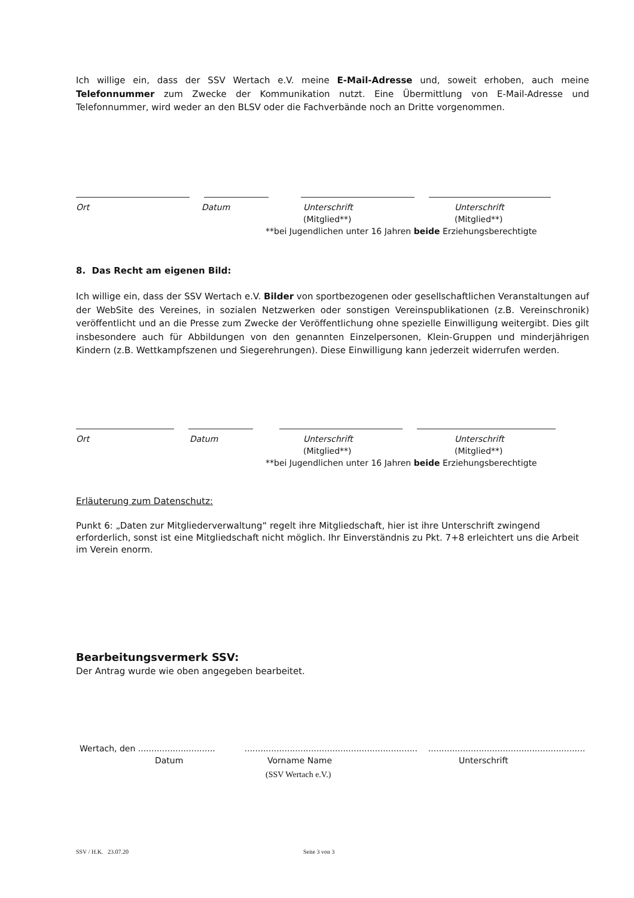Ich willige ein, dass der SSV Wertach e.V. meine E-Mail-Adresse und, soweit erhoben, auch meine Telefonnummer zum Zwecke der Kommunikation nutzt. Eine Übermittlung von E-Mail-Adresse und Telefonnummer, wird weder an den BLSV oder die Fachverbände noch an Dritte vorgenommen.
Ort Datum Unterschrift
(Mitglied**) Unterschrift
(Mitglied**)
**bei Jugendlichen unter 16 Jahren beide Erziehungsberechtigte
8. Das Recht am eigenen Bild:
Ich willige ein, dass der SSV Wertach e.V. Bilder von sportbezogenen oder gesellschaftlichen Veranstaltungen auf der WebSite des Vereines, in sozialen Netzwerken oder sonstigen Vereinspublikationen (z.B. Vereinschronik) veröffentlicht und an die Presse zum Zwecke der Veröffentlichung ohne spezielle Einwilligung weitergibt. Dies gilt insbesondere auch für Abbildungen von den genannten Einzelpersonen, Klein-Gruppen und minderjährigen Kindern (z.B. Wettkampfszenen und Siegerehrungen). Diese Einwilligung kann jederzeit widerrufen werden.
Ort Datum Unterschrift
(Mitglied**) Unterschrift
(Mitglied**)
**bei Jugendlichen unter 16 Jahren beide Erziehungsberechtigte
Erläuterung zum Datenschutz:
Punkt 6: „Daten zur Mitgliederverwaltung“ regelt ihre Mitgliedschaft, hier ist ihre Unterschrift zwingend erforderlich, sonst ist eine Mitgliedschaft nicht möglich. Ihr Einverständnis zu Pkt. 7+8 erleichtert uns die Arbeit im Verein enorm.
Bearbeitungsvermerk SSV:
Der Antrag wurde wie oben angegeben bearbeitet.
Wertach, den ............................. ................................................................. ...........................................................
Datum Vorname Name Unterschrift
(SSV Wertach e.V.)
SSV / H.K. 23.07.20 Seite 3 von 3